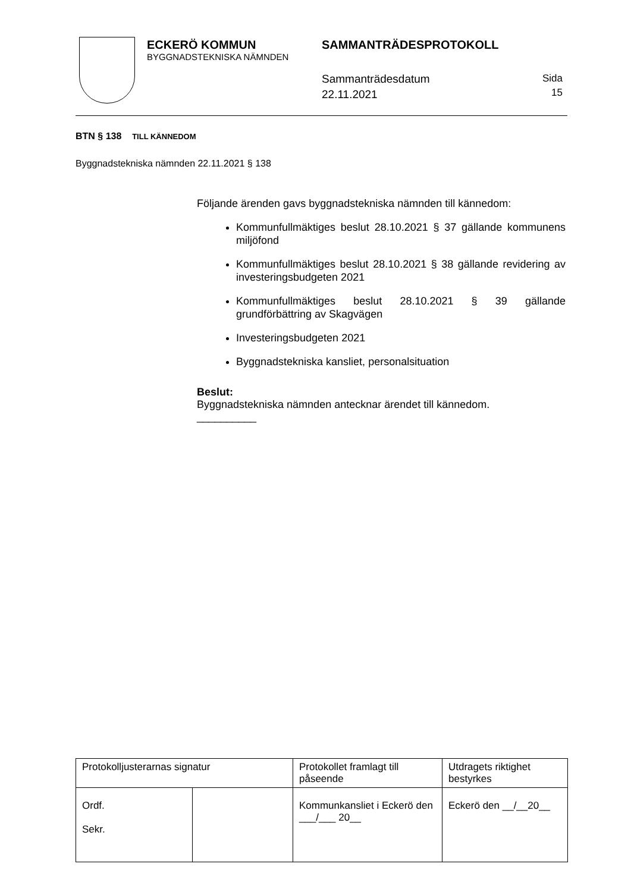ECKERÖ KOMMUN
BYGGNADSTEKNISKA NÄMNDEN
SAMMANTRÄDESPROTOKOLL
Sammanträdesdatum
22.11.2021
Sida
15
BTN § 138 TILL KÄNNEDOM
Byggnadstekniska nämnden 22.11.2021 § 138
Följande ärenden gavs byggnadstekniska nämnden till kännedom:
Kommunfullmäktiges beslut 28.10.2021 § 37 gällande kommunens miljöfond
Kommunfullmäktiges beslut 28.10.2021 § 38 gällande revidering av investeringsbudgeten 2021
Kommunfullmäktiges beslut 28.10.2021 § 39 gällande grundförbättring av Skagvägen
Investeringsbudgeten 2021
Byggnadstekniska kansliet, personalsituation
Beslut:
Byggnadstekniska nämnden antecknar ärendet till kännedom.
__________
| Protokolljusterarnas signatur | | Protokollet framlagt till påseende | Utdragets riktighet bestyrkes |
| Ordf. Sekr. | | Kommunkansliet i Eckerö den ___/___ 20__ | Eckerö den __/__20__ |